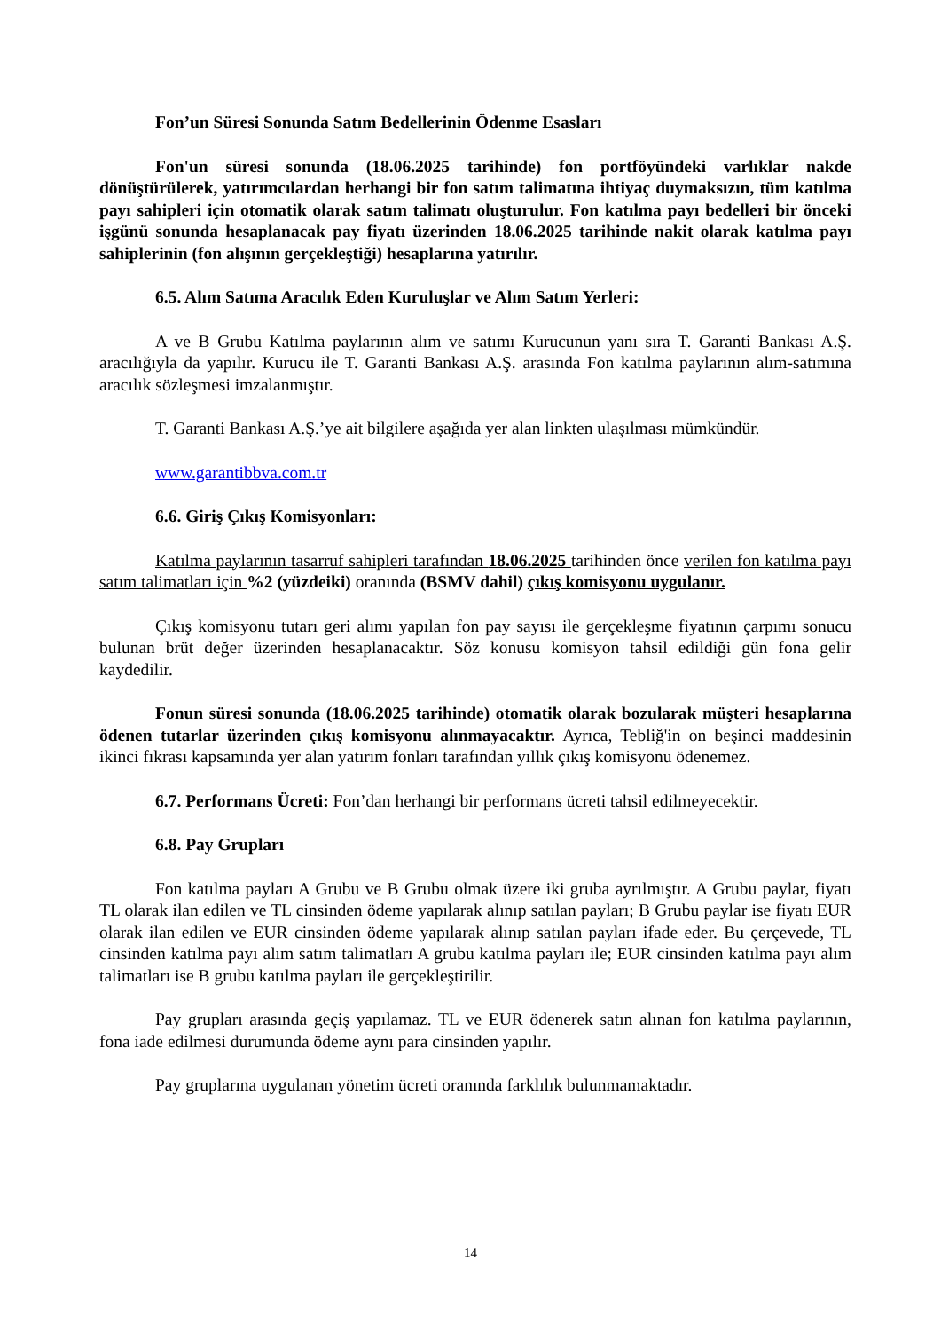Fon’un Süresi Sonunda Satım Bedellerinin Ödenme Esasları
Fon'un süresi sonunda (18.06.2025 tarihinde) fon portföyündeki varlıklar nakde dönüştürülerek, yatırımcılardan herhangi bir fon satım talimatına ihtiyaç duymaksızın, tüm katılma payı sahipleri için otomatik olarak satım talimatı oluşturulur. Fon katılma payı bedelleri bir önceki işgünü sonunda hesaplanacak pay fiyatı üzerinden 18.06.2025 tarihinde nakit olarak katılma payı sahiplerinin (fon alışının gerçekleştiği) hesaplarına yatırılır.
6.5. Alım Satıma Aracılık Eden Kuruluşlar ve Alım Satım Yerleri:
A ve B Grubu Katılma paylarının alım ve satımı Kurucunun yanı sıra T. Garanti Bankası A.Ş. aracılığıyla da yapılır. Kurucu ile T. Garanti Bankası A.Ş. arasında Fon katılma paylarının alım-satımına aracılık sözleşmesi imzalanmıştır.
T. Garanti Bankası A.Ş.’ye ait bilgilere aşağıda yer alan linkten ulaşılması mümkündür.
www.garantibbva.com.tr
6.6. Giriş Çıkış Komisyonları:
Katılma paylarının tasarruf sahipleri tarafından 18.06.2025 tarihinden önce verilen fon katılma payı satım talimatları için %2 (yüzdeiki) oranında (BSMV dahil) çıkış komisyonu uygulanır.
Çıkış komisyonu tutarı geri alımı yapılan fon pay sayısı ile gerçekleşme fiyatının çarpımı sonucu bulunan brüt değer üzerinden hesaplanacaktır. Söz konusu komisyon tahsil edildiği gün fona gelir kaydedilir.
Fonun süresi sonunda (18.06.2025 tarihinde) otomatik olarak bozularak müşteri hesaplarına ödenen tutarlar üzerinden çıkış komisyonu alınmayacaktır. Ayrıca, Tebliğ'in on beşinci maddesinin ikinci fıkrası kapsamında yer alan yatırım fonları tarafından yıllık çıkış komisyonu ödenemez.
6.7. Performans Ücreti: Fon’dan herhangi bir performans ücreti tahsil edilmeyecektir.
6.8. Pay Grupları
Fon katılma payları A Grubu ve B Grubu olmak üzere iki gruba ayrılmıştır. A Grubu paylar, fiyatı TL olarak ilan edilen ve TL cinsinden ödeme yapılarak alınıp satılan payları; B Grubu paylar ise fiyatı EUR olarak ilan edilen ve EUR cinsinden ödeme yapılarak alınıp satılan payları ifade eder. Bu çerçevede, TL cinsinden katılma payı alım satım talimatları A grubu katılma payları ile; EUR cinsinden katılma payı alım talimatları ise B grubu katılma payları ile gerçekleştirilir.
Pay grupları arasında geçiş yapılamaz. TL ve EUR ödenerek satın alınan fon katılma paylarının, fona iade edilmesi durumunda ödeme aynı para cinsinden yapılır.
Pay gruplarına uygulanan yönetim ücreti oranında farklılık bulunmamaktadır.
14